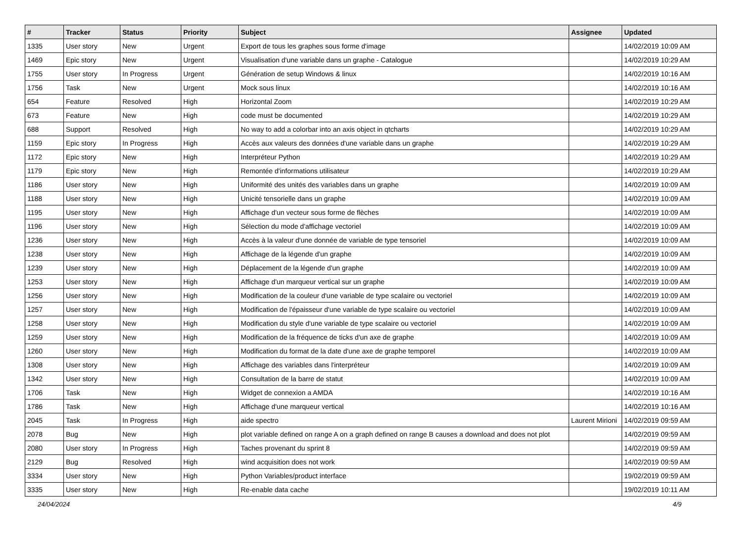| # | Tracker | Status | Priority | Subject | Assignee | Updated |
| --- | --- | --- | --- | --- | --- | --- |
| 1335 | User story | New | Urgent | Export de tous les graphes sous forme d'image | | 14/02/2019 10:09 AM |
| 1469 | Epic story | New | Urgent | Visualisation d'une variable dans un graphe - Catalogue | | 14/02/2019 10:29 AM |
| 1755 | User story | In Progress | Urgent | Génération de setup Windows & linux | | 14/02/2019 10:16 AM |
| 1756 | Task | New | Urgent | Mock sous linux | | 14/02/2019 10:16 AM |
| 654 | Feature | Resolved | High | Horizontal Zoom | | 14/02/2019 10:29 AM |
| 673 | Feature | New | High | code must be documented | | 14/02/2019 10:29 AM |
| 688 | Support | Resolved | High | No way to add a colorbar into an axis object in qtcharts | | 14/02/2019 10:29 AM |
| 1159 | Epic story | In Progress | High | Accès aux valeurs des données d'une variable dans un graphe | | 14/02/2019 10:29 AM |
| 1172 | Epic story | New | High | Interpréteur Python | | 14/02/2019 10:29 AM |
| 1179 | Epic story | New | High | Remontée d'informations utilisateur | | 14/02/2019 10:29 AM |
| 1186 | User story | New | High | Uniformité des unités des variables dans un graphe | | 14/02/2019 10:09 AM |
| 1188 | User story | New | High | Unicité tensorielle dans un graphe | | 14/02/2019 10:09 AM |
| 1195 | User story | New | High | Affichage d'un vecteur sous forme de flèches | | 14/02/2019 10:09 AM |
| 1196 | User story | New | High | Sélection du mode d'affichage vectoriel | | 14/02/2019 10:09 AM |
| 1236 | User story | New | High | Accès à la valeur d'une donnée de variable de type tensoriel | | 14/02/2019 10:09 AM |
| 1238 | User story | New | High | Affichage de la légende d'un graphe | | 14/02/2019 10:09 AM |
| 1239 | User story | New | High | Déplacement de la légende d'un graphe | | 14/02/2019 10:09 AM |
| 1253 | User story | New | High | Affichage d'un marqueur vertical sur un graphe | | 14/02/2019 10:09 AM |
| 1256 | User story | New | High | Modification de la couleur d'une variable de type scalaire ou vectoriel | | 14/02/2019 10:09 AM |
| 1257 | User story | New | High | Modification de l'épaisseur d'une variable de type scalaire ou vectoriel | | 14/02/2019 10:09 AM |
| 1258 | User story | New | High | Modification du style d'une variable de type scalaire ou vectoriel | | 14/02/2019 10:09 AM |
| 1259 | User story | New | High | Modification de la fréquence de ticks d'un axe de graphe | | 14/02/2019 10:09 AM |
| 1260 | User story | New | High | Modification du format de la date d'une axe de graphe temporel | | 14/02/2019 10:09 AM |
| 1308 | User story | New | High | Affichage des variables dans l'interpréteur | | 14/02/2019 10:09 AM |
| 1342 | User story | New | High | Consultation de la barre de statut | | 14/02/2019 10:09 AM |
| 1706 | Task | New | High | Widget de connexion a AMDA | | 14/02/2019 10:16 AM |
| 1786 | Task | New | High | Affichage d'une marqueur vertical | | 14/02/2019 10:16 AM |
| 2045 | Task | In Progress | High | aide spectro | Laurent Mirioni | 14/02/2019 09:59 AM |
| 2078 | Bug | New | High | plot variable defined on range A on a graph defined on range B causes a download and does not plot | | 14/02/2019 09:59 AM |
| 2080 | User story | In Progress | High | Taches provenant du sprint 8 | | 14/02/2019 09:59 AM |
| 2129 | Bug | Resolved | High | wind acquisition does not work | | 14/02/2019 09:59 AM |
| 3334 | User story | New | High | Python Variables/product interface | | 19/02/2019 09:59 AM |
| 3335 | User story | New | High | Re-enable data cache | | 19/02/2019 10:11 AM |
24/04/2024 4/9